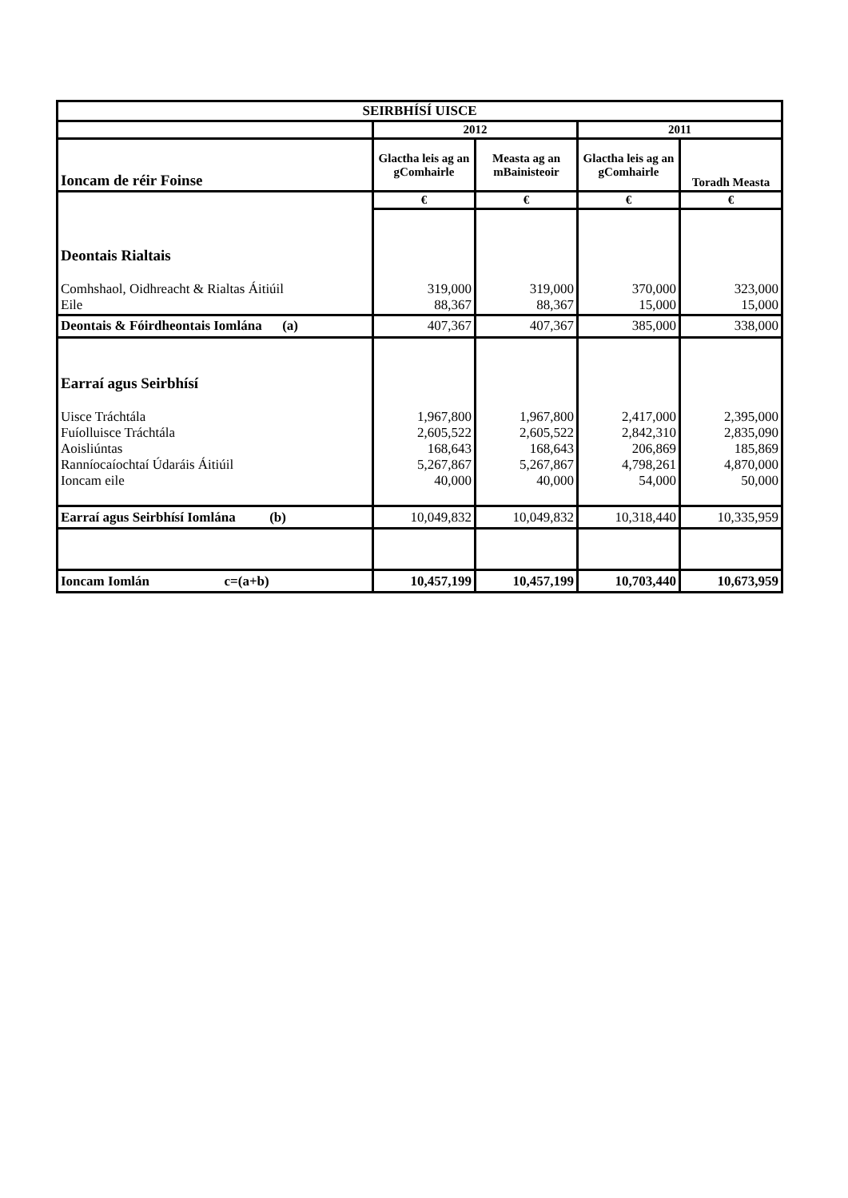| SEIRBHÍSÍ UISCE | | | | |
| --- | --- | --- | --- | --- |
| | 2012 | | 2011 | |
| Ioncam de réir Foinse | Glactha leis ag an gComhairle | Measta ag an mBainisteoir | Glactha leis ag an gComhairle | Toradh Measta |
| | € | € | € | € |
| Deontais Rialtais | | | | |
| Comhshaol, Oidhreacht & Rialtas Áitiúil Eile | 319,000 88,367 | 319,000 88,367 | 370,000 15,000 | 323,000 15,000 |
| Deontais & Fóirdheontais Iomlána (a) | 407,367 | 407,367 | 385,000 | 338,000 |
| Earraí agus Seirbhísí | | | | |
| Uisce Tráchtála Fuíolluisce Tráchtála Aoisliúntas Ranníocaíochtaí Údaráis Áitiúil Ioncam eile | 1,967,800 2,605,522 168,643 5,267,867 40,000 | 1,967,800 2,605,522 168,643 5,267,867 40,000 | 2,417,000 2,842,310 206,869 4,798,261 54,000 | 2,395,000 2,835,090 185,869 4,870,000 50,000 |
| Earraí agus Seirbhísí Iomlána (b) | 10,049,832 | 10,049,832 | 10,318,440 | 10,335,959 |
| Ioncam Iomlán c=(a+b) | 10,457,199 | 10,457,199 | 10,703,440 | 10,673,959 |